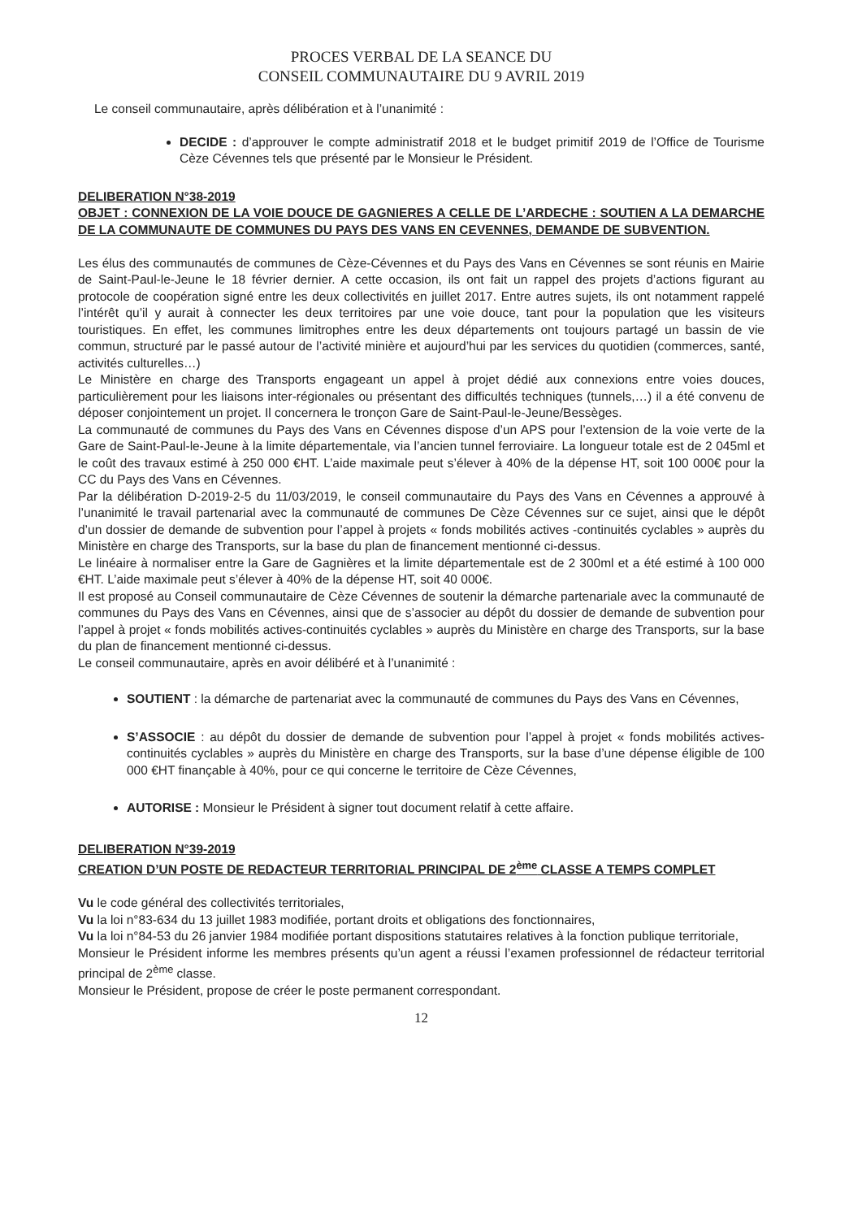PROCES VERBAL DE LA SEANCE DU
CONSEIL COMMUNAUTAIRE DU 9 AVRIL 2019
Le conseil communautaire, après délibération et à l’unanimité :
DECIDE : d’approuver le compte administratif 2018 et le budget primitif 2019 de l’Office de Tourisme Cèze Cévennes tels que présenté par le Monsieur le Président.
DELIBERATION N°38-2019
OBJET : CONNEXION DE LA VOIE DOUCE DE GAGNIERES A CELLE DE L’ARDECHE : SOUTIEN A LA DEMARCHE DE LA COMMUNAUTE DE COMMUNES DU PAYS DES VANS EN CEVENNES, DEMANDE DE SUBVENTION.
Les élus des communautés de communes de Cèze-Cévennes et du Pays des Vans en Cévennes se sont réunis en Mairie de Saint-Paul-le-Jeune le 18 février dernier. A cette occasion, ils ont fait un rappel des projets d’actions figurant au protocole de coopération signé entre les deux collectivités en juillet 2017. Entre autres sujets, ils ont notamment rappelé l’intérêt qu’il y aurait à connecter les deux territoires par une voie douce, tant pour la population que les visiteurs touristiques. En effet, les communes limitrophes entre les deux départements ont toujours partagé un bassin de vie commun, structuré par le passé autour de l’activité minière et aujourd’hui par les services du quotidien (commerces, santé, activités culturelles…)
Le Ministère en charge des Transports engageant un appel à projet dédié aux connexions entre voies douces, particulièrement pour les liaisons inter-régionales ou présentant des difficultés techniques (tunnels,…) il a été convenu de déposer conjointement un projet. Il concernera le tronçon Gare de Saint-Paul-le-Jeune/Bessèges.
La communauté de communes du Pays des Vans en Cévennes dispose d’un APS pour l’extension de la voie verte de la Gare de Saint-Paul-le-Jeune à la limite départementale, via l’ancien tunnel ferroviaire. La longueur totale est de 2 045ml et le coût des travaux estimé à 250 000 €HT. L’aide maximale peut s’élever à 40% de la dépense HT, soit 100 000€ pour la CC du Pays des Vans en Cévennes.
Par la délibération D-2019-2-5 du 11/03/2019, le conseil communautaire du Pays des Vans en Cévennes a approuvé à l’unanimité le travail partenarial avec la communauté de communes De Cèze Cévennes sur ce sujet, ainsi que le dépôt d’un dossier de demande de subvention pour l’appel à projets « fonds mobilités actives -continuités cyclables » auprès du Ministère en charge des Transports, sur la base du plan de financement mentionné ci-dessus.
Le linéaire à normaliser entre la Gare de Gagnières et la limite départementale est de 2 300ml et a été estimé à 100 000 €HT. L’aide maximale peut s’élever à 40% de la dépense HT, soit 40 000€.
Il est proposé au Conseil communautaire de Cèze Cévennes de soutenir la démarche partenariale avec la communauté de communes du Pays des Vans en Cévennes, ainsi que de s’associer au dépôt du dossier de demande de subvention pour l’appel à projet « fonds mobilités actives-continuités cyclables » auprès du Ministère en charge des Transports, sur la base du plan de financement mentionné ci-dessus.
Le conseil communautaire, après en avoir délibéré et à l’unanimité :
SOUTIENT : la démarche de partenariat avec la communauté de communes du Pays des Vans en Cévennes,
S’ASSOCIE : au dépôt du dossier de demande de subvention pour l’appel à projet « fonds mobilités actives-continuités cyclables » auprès du Ministère en charge des Transports, sur la base d’une dépense éligible de 100 000 €HT finançable à 40%, pour ce qui concerne le territoire de Cèze Cévennes,
AUTORISE : Monsieur le Président à signer tout document relatif à cette affaire.
DELIBERATION N°39-2019
CREATION D’UN POSTE DE REDACTEUR TERRITORIAL PRINCIPAL DE 2<sup>ème</sup> CLASSE A TEMPS COMPLET
Vu le code général des collectivités territoriales,
Vu la loi n°83-634 du 13 juillet 1983 modifiée, portant droits et obligations des fonctionnaires,
Vu la loi n°84-53 du 26 janvier 1984 modifiée portant dispositions statutaires relatives à la fonction publique territoriale,
Monsieur le Président informe les membres présents qu’un agent a réussi l’examen professionnel de rédacteur territorial principal de 2<sup>ème</sup> classe.
Monsieur le Président, propose de créer le poste permanent correspondant.
12